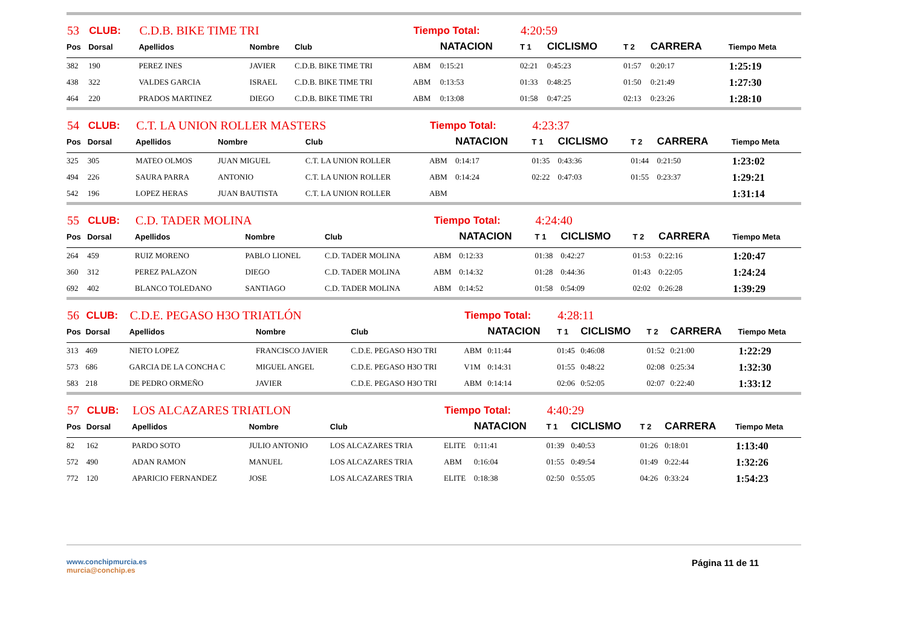| 53 | CLUB: | C.D.B. BIKE TIME TRI | | | Tiempo Total: | | 4:20:59 | | | | |
| Pos | Dorsal | Apellidos | Nombre | Club | | NATACION | T 1 | CICLISMO | T 2 | CARRERA | Tiempo Meta |
| 382 | 190 | PEREZ INES | JAVIER | C.D.B. BIKE TIME TRI | ABM | 0:15:21 | 02:21 | 0:45:23 | 01:57 | 0:20:17 | 1:25:19 |
| 438 | 322 | VALDES GARCIA | ISRAEL | C.D.B. BIKE TIME TRI | ABM | 0:13:53 | 01:33 | 0:48:25 | 01:50 | 0:21:49 | 1:27:30 |
| 464 | 220 | PRADOS MARTINEZ | DIEGO | C.D.B. BIKE TIME TRI | ABM | 0:13:08 | 01:58 | 0:47:25 | 02:13 | 0:23:26 | 1:28:10 |
| 54 | CLUB: | C.T. LA UNION ROLLER MASTERS | | | Tiempo Total: | | 4:23:37 | | | | |
| Pos | Dorsal | Apellidos | Nombre | Club | | NATACION | T 1 | CICLISMO | T 2 | CARRERA | Tiempo Meta |
| 325 | 305 | MATEO OLMOS | JUAN MIGUEL | C.T. LA UNION ROLLER | ABM | 0:14:17 | 01:35 | 0:43:36 | 01:44 | 0:21:50 | 1:23:02 |
| 494 | 226 | SAURA PARRA | ANTONIO | C.T. LA UNION ROLLER | ABM | 0:14:24 | 02:22 | 0:47:03 | 01:55 | 0:23:37 | 1:29:21 |
| 542 | 196 | LOPEZ HERAS | JUAN BAUTISTA | C.T. LA UNION ROLLER | ABM | | | | | | 1:31:14 |
| 55 | CLUB: | C.D. TADER MOLINA | | | Tiempo Total: | | 4:24:40 | | | | |
| Pos | Dorsal | Apellidos | Nombre | Club | | NATACION | T 1 | CICLISMO | T 2 | CARRERA | Tiempo Meta |
| 264 | 459 | RUIZ MORENO | PABLO LIONEL | C.D. TADER MOLINA | ABM | 0:12:33 | 01:38 | 0:42:27 | 01:53 | 0:22:16 | 1:20:47 |
| 360 | 312 | PEREZ PALAZON | DIEGO | C.D. TADER MOLINA | ABM | 0:14:32 | 01:28 | 0:44:36 | 01:43 | 0:22:05 | 1:24:24 |
| 692 | 402 | BLANCO TOLEDANO | SANTIAGO | C.D. TADER MOLINA | ABM | 0:14:52 | 01:58 | 0:54:09 | 02:02 | 0:26:28 | 1:39:29 |
| 56 | CLUB: | C.D.E. PEGASO H3O TRIATLÓN | | | Tiempo Total: | | 4:28:11 | | | | |
| Pos | Dorsal | Apellidos | Nombre | Club | | NATACION | T 1 | CICLISMO | T 2 | CARRERA | Tiempo Meta |
| 313 | 469 | NIETO LOPEZ | FRANCISCO JAVIER | C.D.E. PEGASO H3O TRI | ABM | 0:11:44 | 01:45 | 0:46:08 | 01:52 | 0:21:00 | 1:22:29 |
| 573 | 686 | GARCIA DE LA CONCHA C | MIGUEL ANGEL | C.D.E. PEGASO H3O TRI | V1M | 0:14:31 | 01:55 | 0:48:22 | 02:08 | 0:25:34 | 1:32:30 |
| 583 | 218 | DE PEDRO ORMEÑO | JAVIER | C.D.E. PEGASO H3O TRI | ABM | 0:14:14 | 02:06 | 0:52:05 | 02:07 | 0:22:40 | 1:33:12 |
| 57 | CLUB: | LOS ALCAZARES TRIATLON | | | Tiempo Total: | | 4:40:29 | | | | |
| Pos | Dorsal | Apellidos | Nombre | Club | | NATACION | T 1 | CICLISMO | T 2 | CARRERA | Tiempo Meta |
| 82 | 162 | PARDO SOTO | JULIO ANTONIO | LOS ALCAZARES TRIA | ELITE | 0:11:41 | 01:39 | 0:40:53 | 01:26 | 0:18:01 | 1:13:40 |
| 572 | 490 | ADAN RAMON | MANUEL | LOS ALCAZARES TRIA | ABM | 0:16:04 | 01:55 | 0:49:54 | 01:49 | 0:22:44 | 1:32:26 |
| 772 | 120 | APARICIO FERNANDEZ | JOSE | LOS ALCAZARES TRIA | ELITE | 0:18:38 | 02:50 | 0:55:05 | 04:26 | 0:33:24 | 1:54:23 |
www.conchipmurcia.es
murcia@conchip.es
Página 11 de 11